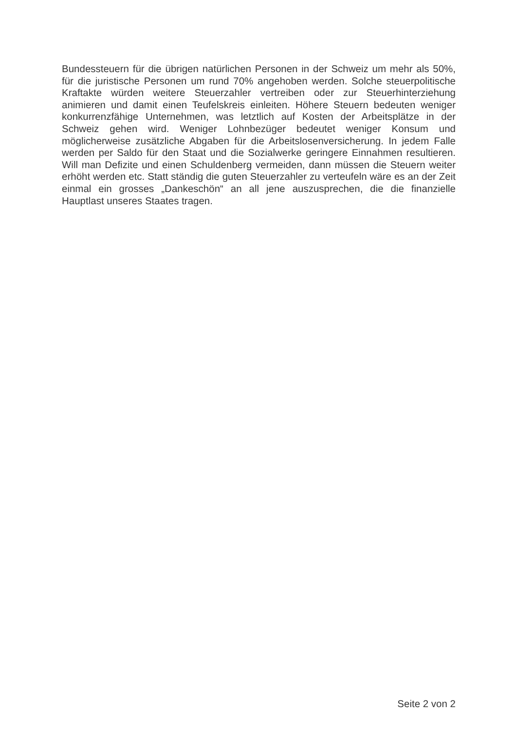Bundessteuern für die übrigen natürlichen Personen in der Schweiz um mehr als 50%, für die juristische Personen um rund 70% angehoben werden. Solche steuerpolitische Kraftakte würden weitere Steuerzahler vertreiben oder zur Steuerhinterziehung animieren und damit einen Teufelskreis einleiten. Höhere Steuern bedeuten weniger konkurrenzfähige Unternehmen, was letztlich auf Kosten der Arbeitsplätze in der Schweiz gehen wird. Weniger Lohnbezüger bedeutet weniger Konsum und möglicherweise zusätzliche Abgaben für die Arbeitslosenversicherung. In jedem Falle werden per Saldo für den Staat und die Sozialwerke geringere Einnahmen resultieren. Will man Defizite und einen Schuldenberg vermeiden, dann müssen die Steuern weiter erhöht werden etc. Statt ständig die guten Steuerzahler zu verteufeln wäre es an der Zeit einmal ein grosses „Dankeschön“ an all jene auszusprechen, die die finanzielle Hauptlast unseres Staates tragen.
Seite 2 von 2